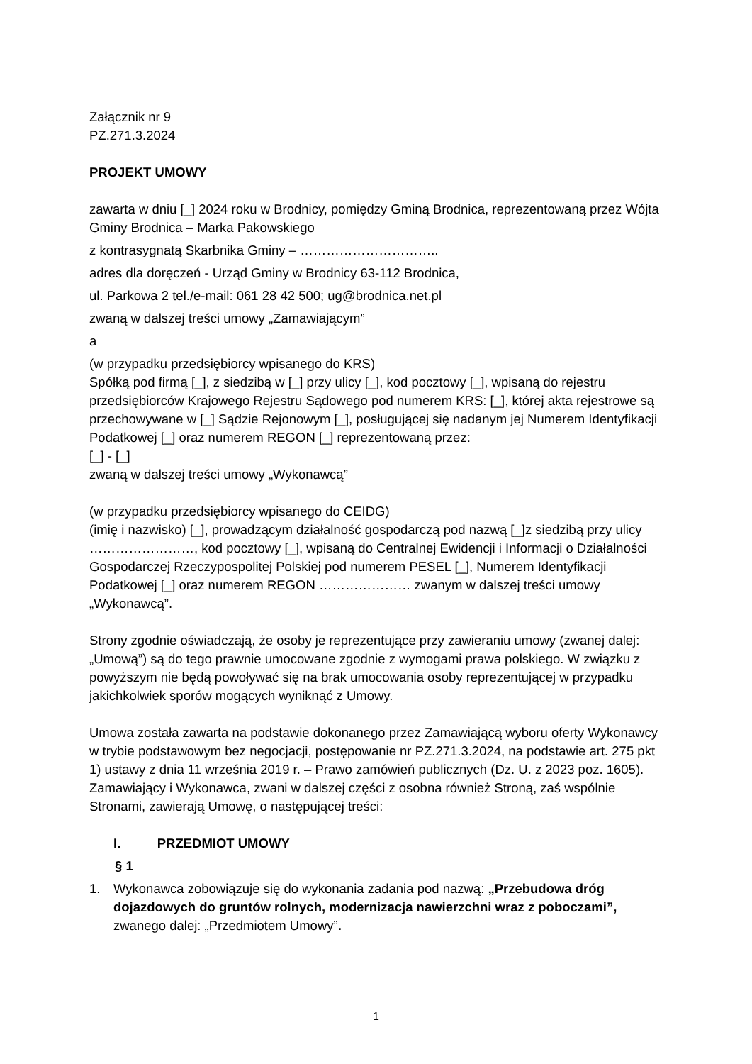Załącznik nr 9
PZ.271.3.2024
PROJEKT UMOWY
zawarta w dniu [_] 2024 roku w Brodnicy, pomiędzy Gminą Brodnica, reprezentowaną przez Wójta Gminy Brodnica – Marka Pakowskiego
z kontrasygnatą Skarbnika Gminy – …………………………..
adres dla doręczeń - Urząd Gminy w Brodnicy 63-112 Brodnica,
ul. Parkowa 2 tel./e-mail: 061 28 42 500; ug@brodnica.net.pl
zwaną w dalszej treści umowy „Zamawiającym”
a
(w przypadku przedsiębiorcy wpisanego do KRS)
Spółką pod firmą [_], z siedzibą w [_] przy ulicy [_], kod pocztowy [_], wpisaną do rejestru przedsiębiorców Krajowego Rejestru Sądowego pod numerem KRS: [_], której akta rejestrowe są przechowywane w [_] Sądzie Rejonowym [_], posługującej się nadanym jej Numerem Identyfikacji Podatkowej [_] oraz numerem REGON [_] reprezentowaną przez:
[_] - [_]
zwaną w dalszej treści umowy „Wykonawcą”
(w przypadku przedsiębiorcy wpisanego do CEIDG)
(imię i nazwisko) [_], prowadzącym działalność gospodarczą pod nazwą [_]z siedzibą przy ulicy ……………………, kod pocztowy [_], wpisaną do Centralnej Ewidencji i Informacji o Działalności Gospodarczej Rzeczypospolitej Polskiej pod numerem PESEL [_], Numerem Identyfikacji Podatkowej [_] oraz numerem REGON ………………… zwanym w dalszej treści umowy „Wykonawcą”.
Strony zgodnie oświadczają, że osoby je reprezentujące przy zawieraniu umowy (zwanej dalej: „Umową”) są do tego prawnie umocowane zgodnie z wymogami prawa polskiego. W związku z powyższym nie będą powoływać się na brak umocowania osoby reprezentującej w przypadku jakichkolwiek sporów mogących wyniknąć z Umowy.
Umowa została zawarta na podstawie dokonanego przez Zamawiającą wyboru oferty Wykonawcy w trybie podstawowym bez negocjacji, postępowanie nr PZ.271.3.2024, na podstawie art. 275 pkt 1) ustawy z dnia 11 września 2019 r. – Prawo zamówień publicznych (Dz. U. z 2023 poz. 1605).
Zamawiający i Wykonawca, zwani w dalszej części z osobna również Stroną, zaś wspólnie Stronami, zawierają Umowę, o następującej treści:
I. PRZEDMIOT UMOWY
§ 1
1. Wykonawca zobowiązuje się do wykonania zadania pod nazwą: „Przebudowa dróg dojazdowych do gruntów rolnych, modernizacja nawierzchni wraz z poboczami”, zwanego dalej: „Przedmiotem Umowy”.
1